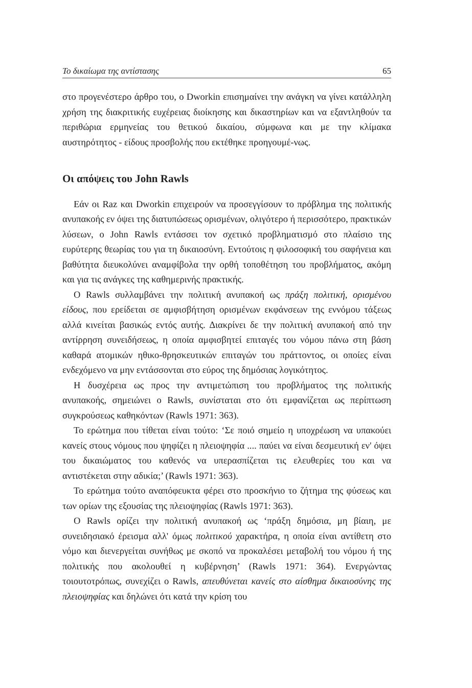Το δικαίωμα της αντίστασης 65
στο προγενέστερο άρθρο του, ο Dworkin επισημαίνει την ανάγκη να γίνει κατάλληλη χρήση της διακριτικής ευχέρειας διοίκησης και δικαστηρίων και να εξαντληθούν τα περιθώρια ερμηνείας του θετικού δικαίου, σύμφωνα και με την κλίμακα αυστηρότητος - είδους προσβολής που εκτέθηκε προηγουμέ-νως.
Οι απόψεις του John Rawls
Εάν οι Raz και Dworkin επιχειρούν να προσεγγίσουν το πρόβλημα της πολιτικής ανυπακοής εν όψει της διατυπώσεως ορισμένων, ολιγότερο ή περισσότερο, πρακτικών λύσεων, ο John Rawls εντάσσει τον σχετικό προβληματισμό στο πλαίσιο της ευρύτερης θεωρίας του για τη δικαιοσύνη. Εντούτοις η φιλοσοφική του σαφήνεια και βαθύτητα διευκολύνει αναμφίβολα την ορθή τοποθέτηση του προβλήματος, ακόμη και για τις ανάγκες της καθημερινής πρακτικής.
Ο Rawls συλλαμβάνει την πολιτική ανυπακοή ως πράξη πολιτική, ορισμένου είδους, που ερείδεται σε αμφισβήτηση ορισμένων εκφάνσεων της εννόμου τάξεως αλλά κινείται βασικώς εντός αυτής. Διακρίνει δε την πολιτική ανυπακοή από την αντίρρηση συνειδήσεως, η οποία αμφισβητεί επιταγές του νόμου πάνω στη βάση καθαρά ατομικών ηθικο-θρησκευτικών επιταγών του πράττοντος, οι οποίες είναι ενδεχόμενο να μην εντάσσονται στο εύρος της δημόσιας λογικότητος.
Η δυσχέρεια ως προς την αντιμετώπιση του προβλήματος της πολιτικής ανυπακοής, σημειώνει ο Rawls, συνίσταται στο ότι εμφανίζεται ως περίπτωση συγκρούσεως καθηκόντων (Rawls 1971: 363).
Το ερώτημα που τίθεται είναι τούτο: ‘Σε ποιό σημείο η υποχρέωση να υπακούει κανείς στους νόμους που ψηφίζει η πλειοψηφία .... παύει να είναι δεσμευτική εν' όψει του δικαιώματος του καθενός να υπερασπίζεται τις ελευθερίες του και να αντιστέκεται στην αδικία;’ (Rawls 1971: 363).
Το ερώτημα τούτο αναπόφευκτα φέρει στο προσκήνιο το ζήτημα της φύσεως και των ορίων της εξουσίας της πλειοψηφίας (Rawls 1971: 363).
Ο Rawls ορίζει την πολιτική ανυπακοή ως ‘πράξη δημόσια, μη βίαιη, με συνειδησιακό έρεισμα αλλ' όμως πολιτικού χαρακτήρα, η οποία είναι αντίθετη στο νόμο και διενεργείται συνήθως με σκοπό να προκαλέσει μεταβολή του νόμου ή της πολιτικής που ακολουθεί η κυβέρνηση’ (Rawls 1971: 364). Ενεργώντας τοιουτοτρόπως, συνεχίζει ο Rawls, απευθύνεται κανείς στο αίσθημα δικαιοσύνης της πλειοψηφίας και δηλώνει ότι κατά την κρίση του